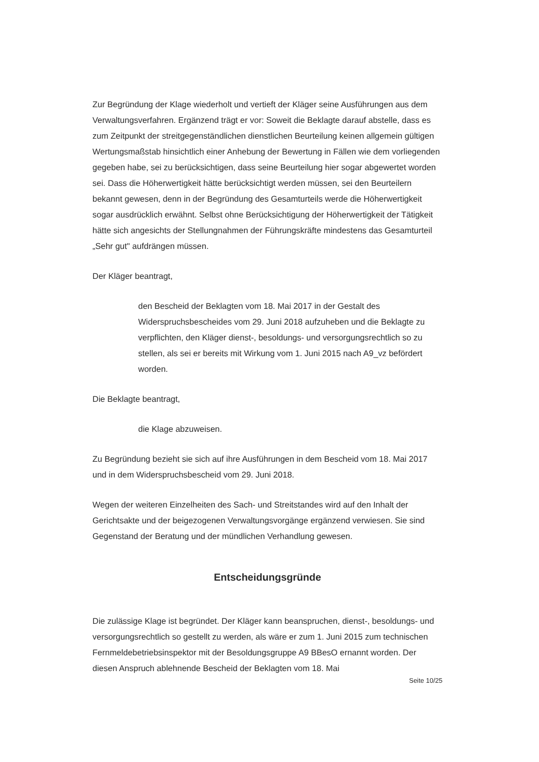Zur Begründung der Klage wiederholt und vertieft der Kläger seine Ausführungen aus dem Verwaltungsverfahren. Ergänzend trägt er vor: Soweit die Beklagte darauf abstelle, dass es zum Zeitpunkt der streitgegenständlichen dienstlichen Beurteilung keinen allgemein gültigen Wertungsmaßstab hinsichtlich einer Anhebung der Bewertung in Fällen wie dem vorliegenden gegeben habe, sei zu berücksichtigen, dass seine Beurteilung hier sogar abgewertet worden sei. Dass die Höherwertigkeit hätte berücksichtigt werden müssen, sei den Beurteilern bekannt gewesen, denn in der Begründung des Gesamturteils werde die Höherwertigkeit sogar ausdrücklich erwähnt. Selbst ohne Berücksichtigung der Höherwertigkeit der Tätigkeit hätte sich angesichts der Stellungnahmen der Führungskräfte mindestens das Gesamturteil „Sehr gut" aufdrängen müssen.
Der Kläger beantragt,
den Bescheid der Beklagten vom 18. Mai 2017 in der Gestalt des Widerspruchsbescheides vom 29. Juni 2018 aufzuheben und die Beklagte zu verpflichten, den Kläger dienst-, besoldungs- und versorgungsrechtlich so zu stellen, als sei er bereits mit Wirkung vom 1. Juni 2015 nach A9_vz befördert worden.
Die Beklagte beantragt,
die Klage abzuweisen.
Zu Begründung bezieht sie sich auf ihre Ausführungen in dem Bescheid vom 18. Mai 2017 und in dem Widerspruchsbescheid vom 29. Juni 2018.
Wegen der weiteren Einzelheiten des Sach- und Streitstandes wird auf den Inhalt der Gerichtsakte und der beigezogenen Verwaltungsvorgänge ergänzend verwiesen. Sie sind Gegenstand der Beratung und der mündlichen Verhandlung gewesen.
Entscheidungsgründe
Die zulässige Klage ist begründet. Der Kläger kann beanspruchen, dienst-, besoldungs- und versorgungsrechtlich so gestellt zu werden, als wäre er zum 1. Juni 2015 zum technischen Fernmeldebetriebsinspektor mit der Besoldungsgruppe A9 BBesO ernannt worden. Der diesen Anspruch ablehnende Bescheid der Beklagten vom 18. Mai
Seite 10/25